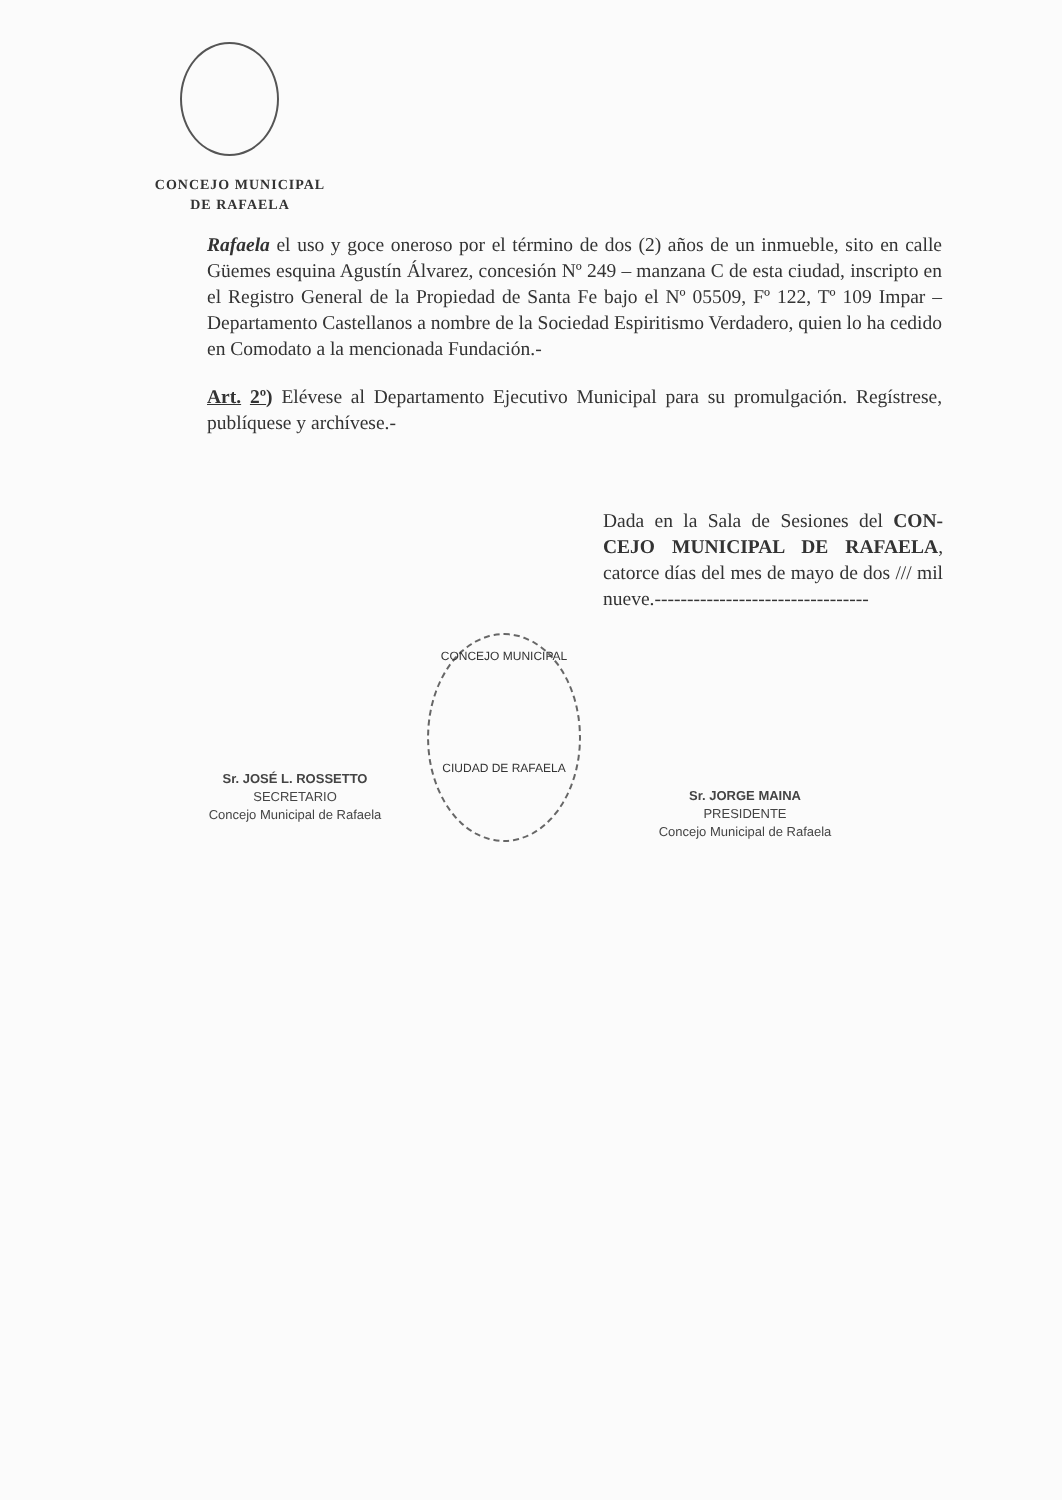CONCEJO MUNICIPAL
DE RAFAELA
Rafaela el uso y goce oneroso por el término de dos (2) años de un inmueble, sito en calle Güemes esquina Agustín Álvarez, concesión Nº 249 – manzana C de esta ciudad, inscripto en el Registro General de la Propiedad de Santa Fe bajo el Nº 05509, Fº 122, Tº 109 Impar – Departamento Castellanos a nombre de la Sociedad Espiritismo Verdadero, quien lo ha cedido en Comodato a la mencionada Fundación.-
Art. 2º) Elévese al Departamento Ejecutivo Municipal para su promulgación. Regístrese, publíquese y archívese.-
Dada en la Sala de Sesiones del CON-CEJO MUNICIPAL DE RAFAELA, catorce días del mes de mayo de dos /// mil nueve.---------------------------------
CONCEJO MUNICIPAL
CIUDAD DE RAFAELA
Sr. JOSÉ L. ROSSETTO
SECRETARIO
Concejo Municipal de Rafaela
Sr. JORGE MAINA
PRESIDENTE
Concejo Municipal de Rafaela